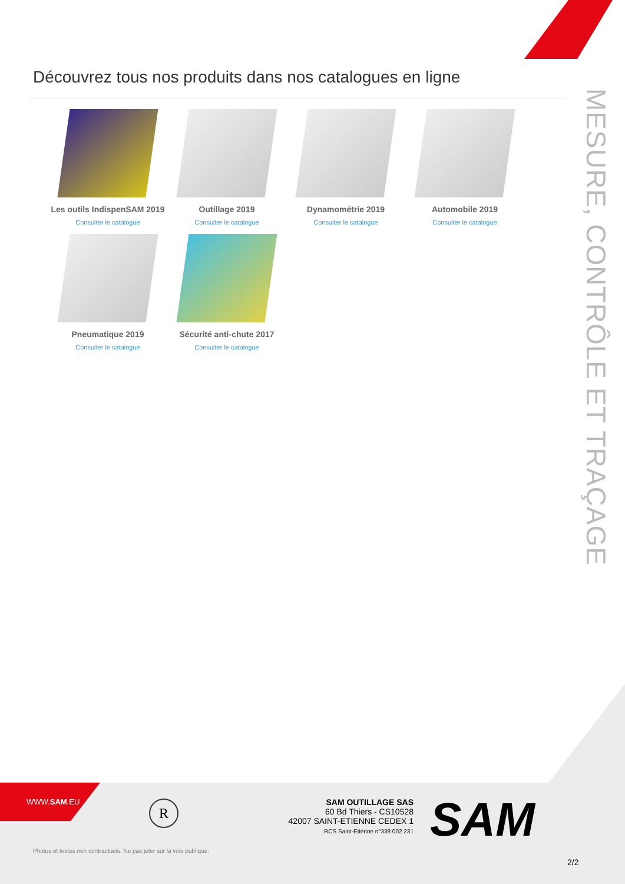Découvrez tous nos produits dans nos catalogues en ligne
MESURE, CONTRÔLE ET TRAÇAGE
Les outils IndispenSAM 2019
Consulter le catalogue
Outillage 2019
Consulter le catalogue
Dynamométrie 2019
Consulter le catalogue
Automobile 2019
Consulter le catalogue
Pneumatique 2019
Consulter le catalogue
Sécurité anti-chute 2017
Consulter le catalogue
WWW.SAM.EU
R
SAM OUTILLAGE SAS
60 Bd Thiers - CS10528
42007 SAINT-ETIENNE CEDEX 1
RCS Saint-Etienne n°338 002 231
SAM
Photos et textes non contractuels. Ne pas jeter sur la voie publique.
2/2